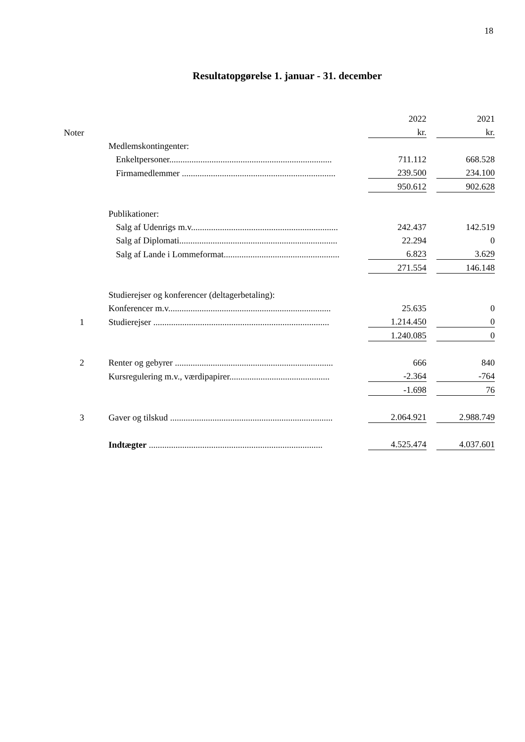18
Resultatopgørelse 1. januar - 31. december
| | | | 2022 | | 2021 |
| Noter | | | kr. | | kr. |
| | | Medlemskontingenter: | | | |
| | | Enkeltpersoner......................................................................... | 711.112 | | 668.528 |
| | | Firmamedlemmer ..................................................................... | 239.500 | | 234.100 |
| | | | 950.612 | | 902.628 |
| | | Publikationer: | | | |
| | | Salg af Udenrigs m.v.................................................................. | 242.437 | | 142.519 |
| | | Salg af Diplomati....................................................................... | 22.294 | | 0 |
| | | Salg af Lande i Lommeformat.................................................... | 6.823 | | 3.629 |
| | | | 271.554 | | 146.148 |
| | | Studierejser og konferencer (deltagerbetaling): | | | |
| | | Konferencer m.v......................................................................... | 25.635 | | 0 |
| 1 | | Studierejser ............................................................................... | 1.214.450 | | 0 |
| | | | 1.240.085 | | 0 |
| 2 | | Renter og gebyrer ....................................................................... | 666 | | 840 |
| | | Kursregulering m.v., værdipapirer............................................. | -2.364 | | -764 |
| | | | -1.698 | | 76 |
| 3 | | Gaver og tilskud ......................................................................... | 2.064.921 | | 2.988.749 |
| | | Indtægter .............................................................................. | 4.525.474 | | 4.037.601 |